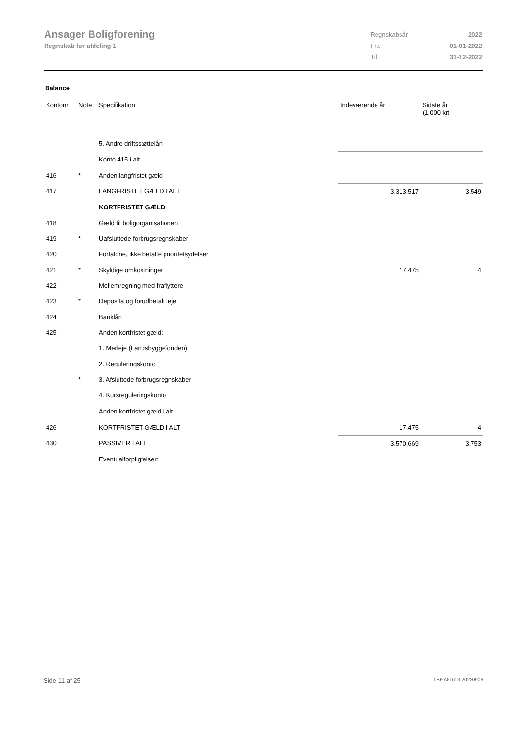Ansager Boligforening
Regnskab for afdeling 1
| Regnskabsår | 2022 |
| Fra | 01-01-2022 |
| Til | 31-12-2022 |
Balance
| Kontonr. | Note | Specifikation | Indeværende år | Sidste år (1.000 kr) |
| --- | --- | --- | --- | --- |
| | | 5. Andre driftsstøttelån | | |
| | | Konto 415 i alt | | |
| 416 | * | Anden langfristet gæld | | |
| 417 | | LANGFRISTET GÆLD I ALT | 3.313.517 | 3.549 |
| | | KORTFRISTET GÆLD | | |
| 418 | | Gæld til boligorganisationen | | |
| 419 | * | Uafsluttede forbrugsregnskaber | | |
| 420 | | Forfaldne, ikke betalte prioritetsydelser | | |
| 421 | * | Skyldige omkostninger | 17.475 | 4 |
| 422 | | Mellemregning med fraflyttere | | |
| 423 | * | Deposita og forudbetalt leje | | |
| 424 | | Banklån | | |
| 425 | | Anden kortfristet gæld: | | |
| | | 1. Merleje (Landsbyggefonden) | | |
| | | 2. Reguleringskonto | | |
| | * | 3. Afsluttede forbrugsregnskaber | | |
| | | 4. Kursreguleringskonto | | |
| | | Anden kortfristet gæld i alt | | |
| 426 | | KORTFRISTET GÆLD I ALT | 17.475 | 4 |
| 430 | | PASSIVER I ALT | 3.570.669 | 3.753 |
| | | Eventualforpligtelser: | | |
Side 11 af 25 LBF.AFD7.3.20220906